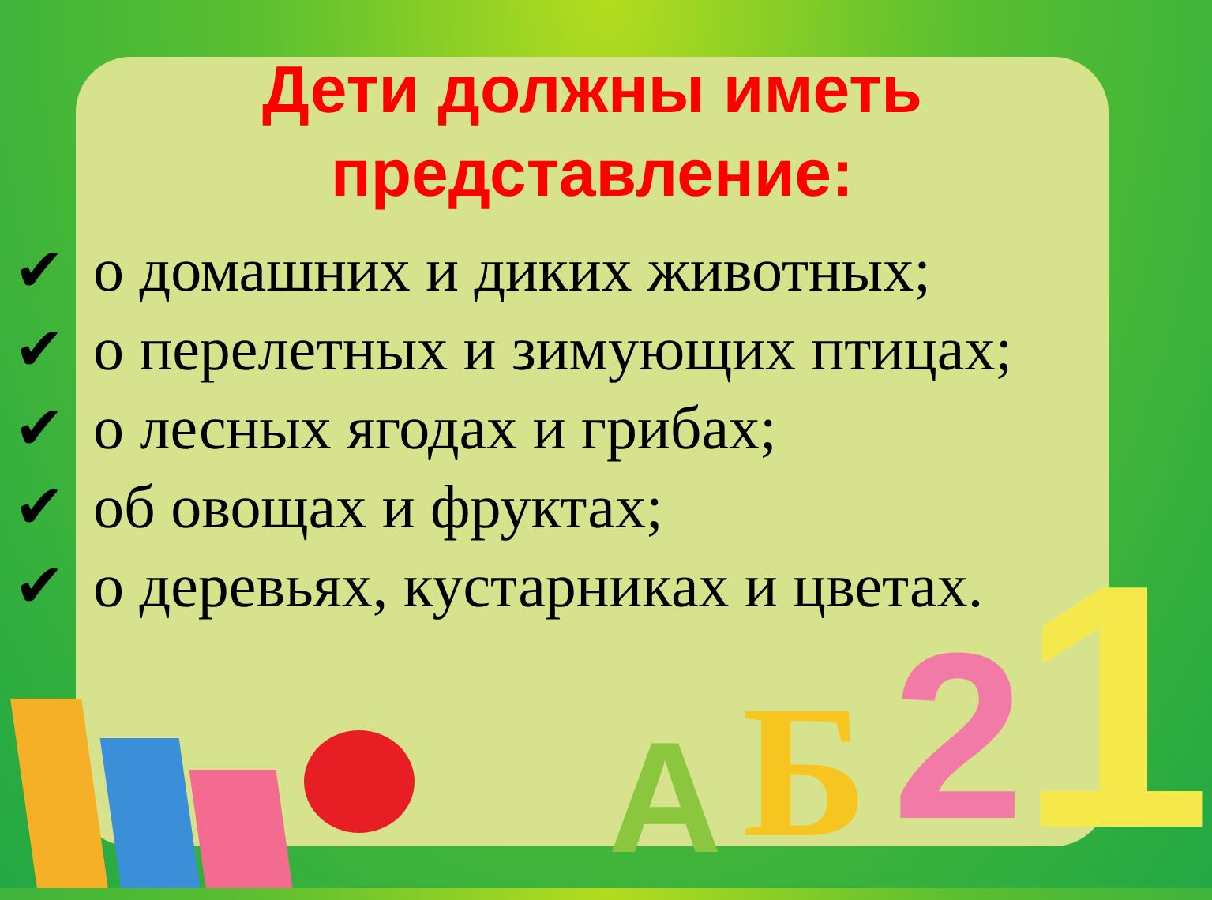Дети должны иметь
представление:
✔ о домашних и диких животных;
✔ о перелетных и зимующих птицах;
✔ о лесных ягодах и грибах;
✔ об овощах и фруктах;
✔ о деревьях, кустарниках и цветах.
A Б 2 1